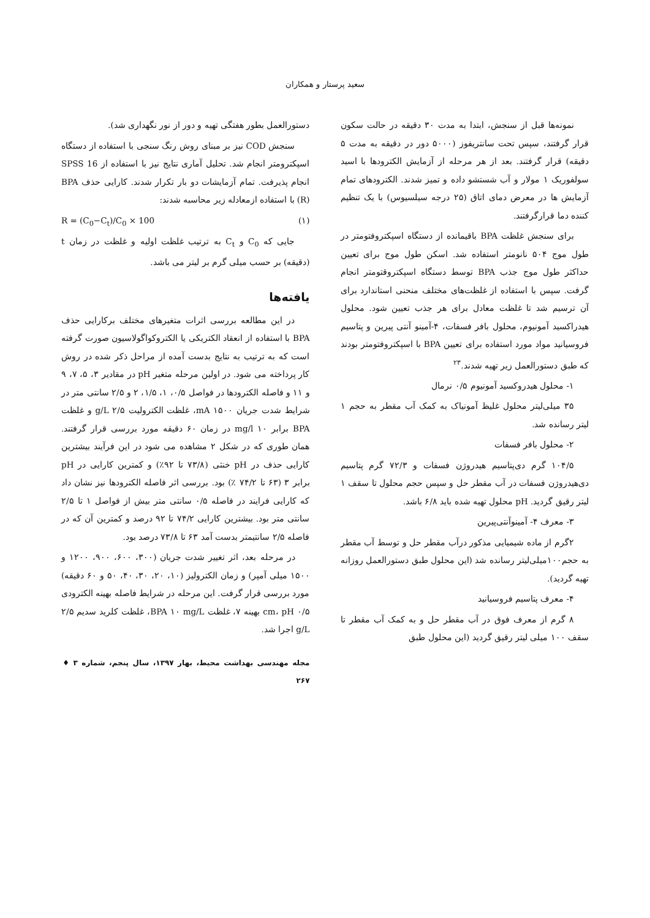سعید پرستار و همکاران
نمونه‌ها قبل از سنجش، ابتدا به مدت ۳۰ دقیقه در حالت سکون قرار گرفتند، سپس تحت سانتریفوز (۵۰۰۰ دور در دقیقه به مدت ۵ دقیقه) قرار گرفتند. بعد از هر مرحله از آزمایش الکترودها با اسید سولفوریک ۱ مولار و آب شستشو داده و تمیز شدند. الکترودهای تمام آزمایش ها در معرض دمای اتاق (۲۵ درجه سیلسیوس) با یک تنظیم کننده دما قرارگرفتند.
برای سنجش غلظت BPA باقیمانده از دستگاه اسپکتروفتومتر در طول موج ۵۰۴ نانومتر استفاده شد. اسکن طول موج برای تعیین حداکثر طول موج جذب BPA توسط دستگاه اسپکتروقتومتر انجام گرفت. سپس با استفاده از غلظت‌های مختلف منحنی استاندارد برای آن ترسیم شد تا غلظت معادل برای هر جذب تعیین شود. محلول هیدراکسید آمونیوم، محلول بافر فسفات، ۴-آمینو آنتی پیرین و پتاسیم فروسیانید مواد مورد استفاده برای تعیین BPA با اسپکتروفتومتر بودند که طبق دستورالعمل زیر تهیه شدند.<sup>۲۳</sup>
۱- محلول هیدروکسید آمونیوم ۰/۵ نرمال
۳۵ میلی‌لیتر محلول غلیظ آمونیاک به کمک آب مقطر به حجم ۱ لیتر رسانده شد.
۲- محلول بافر فسفات
۱۰۴/۵ گرم دی‌پتاسیم هیدروژن فسفات و ۷۲/۳ گرم پتاسیم دی‌هیدروژن فسفات در آب مقطر حل و سپس حجم محلول تا سقف ۱ لیتر رقیق گردید. pH محلول تهیه شده باید ۶/۸ باشد.
۳- معرف ۴- آمینوآنتی‌پیرین
۲گرم از ماده شیمیایی مذکور درآب مقطر حل و توسط آب مقطر به حجم۱۰۰میلی‌لیتر رسانده شد (این محلول طبق دستورالعمل روزانه تهیه گردید).
۴- معرف پتاسیم فروسیانید
۸ گرم از معرف فوق در آب مقطر حل و به کمک آب مقطر تا سقف ۱۰۰ میلی لیتر رقیق گردید (این محلول طبق
دستورالعمل بطور هفتگی تهیه و دور از نور نگهداری شد).
سنجش COD نیز بر مبنای روش رنگ سنجی با استفاده از دستگاه اسپکترومتر انجام شد. تحلیل آماری نتایج نیز با استفاده از SPSS 16 انجام پذیرفت. تمام آزمایشات دو بار تکرار شدند. کارایی حذف BPA (R) با استفاده ازمعادله زیر محاسبه شدند:
R = (C<sub>0</sub>−C<sub>t</sub>)/C<sub>0</sub> × 100 (۱)
جایی که C<sub>0</sub> و C<sub>t</sub> به ترتیب غلظت اولیه و غلظت در زمان t (دقیقه) بر حسب میلی گرم بر لیتر می باشد.
یافته‌ها
در این مطالعه بررسی اثرات متغیرهای مختلف برکارایی حذف BPA با استفاده از انعقاد الکتریکی یا الکتروکواگولاسیون صورت گرفته است که به ترتیب به نتایج بدست آمده از مراحل ذکر شده در روش کار پرداخته می شود. در اولین مرحله متغیر pH در مقادیر ۳، ۵، ۷، ۹ و ۱۱ و فاصله الکترودها در فواصل ۰/۵، ۱، ۱/۵، ۲ و ۲/۵ سانتی متر در شرایط شدت جریان ۱۵۰۰ mA، غلظت الکترولیت g/L ۲/۵ و غلظت BPA برابر ۱۰ mg/l در زمان ۶۰ دقیقه مورد بررسی قرار گرفتند. همان طوری که در شکل ۲ مشاهده می شود در این فرآیند بیشترین کارایی حذف در pH خنثی (۷۳/۸ تا ۹۲٪) و کمترین کارایی در pH برابر ۳ (۶۳ تا ۷۴/۲ ٪) بود. بررسی اثر فاصله الکترودها نیز نشان داد که کارایی فرایند در فاصله ۰/۵ سانتی متر بیش از فواصل ۱ تا ۲/۵ سانتی متر بود. بیشترین کارایی ۷۴/۲ تا ۹۲ درصد و کمترین آن که در فاصله ۲/۵ سانتیمتر بدست آمد ۶۳ تا ۷۳/۸ درصد بود.
در مرحله بعد، اثر تغییر شدت جریان (۳۰۰، ۶۰۰، ۹۰۰، ۱۲۰۰ و ۱۵۰۰ میلی آمپر) و زمان الکترولیز (۱۰، ۲۰، ۳۰، ۴۰، ۵۰ و ۶۰ دقیقه) مورد بررسی قرار گرفت. این مرحله در شرایط فاصله بهینه الکترودی ۰/۵ cm، pH بهینه ۷، غلظت BPA ۱۰ mg/L، غلظت کلرید سدیم ۲/۵ g/L اجرا شد.
مجله مهندسی بهداشت محیط، بهار ۱۳۹۷، سال پنجم، شماره ۳ ♦ ۲۶۷